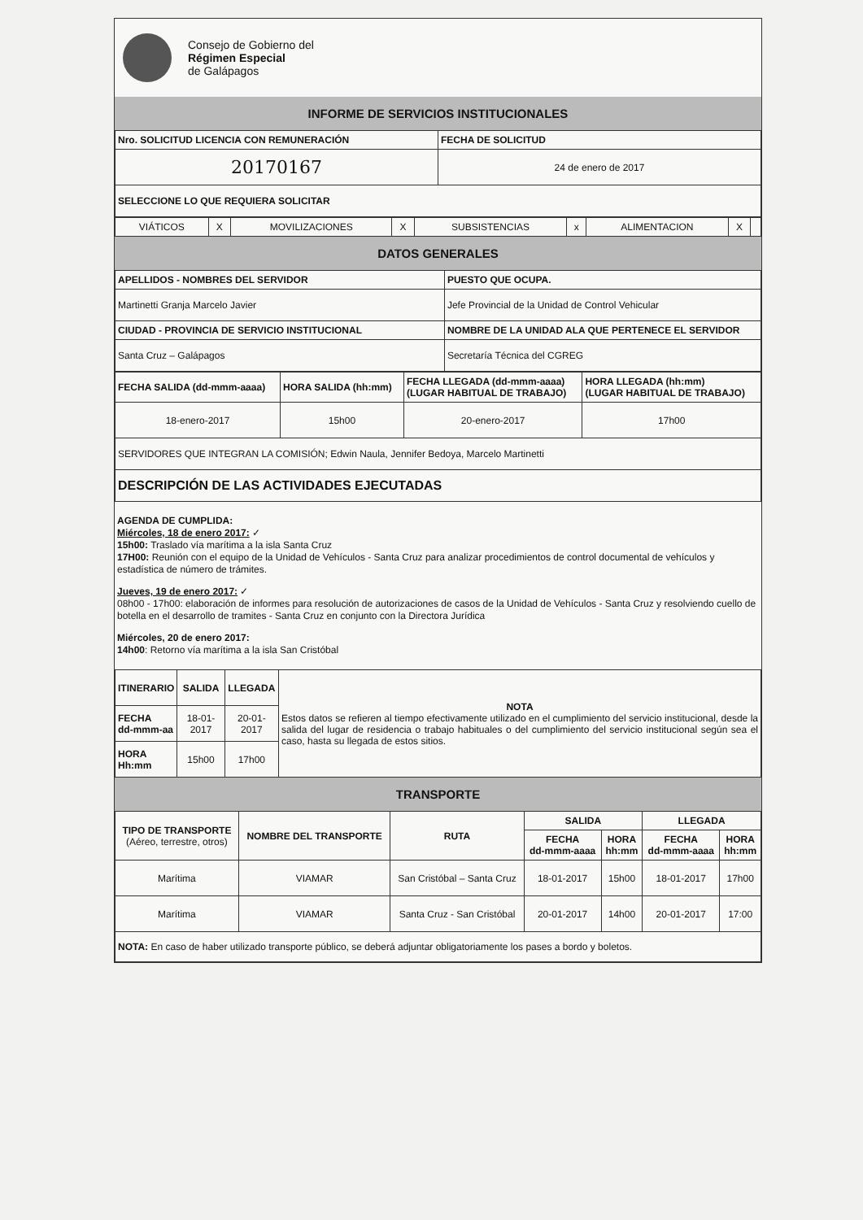Consejo de Gobierno del
Régimen Especial
de Galápagos
INFORME DE SERVICIOS INSTITUCIONALES
| Nro. SOLICITUD LICENCIA CON REMUNERACIÓN | FECHA DE SOLICITUD |
| --- | --- |
| 20170167 | 24 de enero de 2017 |
| SELECCIONE LO QUE REQUIERA SOLICITAR | |
| VIÁTICOS | X | MOVILIZACIONES | X | SUBSISTENCIAS | x | ALIMENTACION | X | |
DATOS GENERALES
| APELLIDOS - NOMBRES DEL SERVIDOR | PUESTO QUE OCUPA. |
| --- | --- |
| Martinetti Granja Marcelo Javier | Jefe Provincial de la Unidad de Control Vehicular |
| CIUDAD - PROVINCIA DE SERVICIO INSTITUCIONAL | NOMBRE DE LA UNIDAD ALA QUE PERTENECE EL SERVIDOR |
| Santa Cruz – Galápagos | Secretaría Técnica del CGREG |
| FECHA SALIDA (dd-mmm-aaaa) | HORA SALIDA (hh:mm) | FECHA LLEGADA (dd-mmm-aaaa) (LUGAR HABITUAL DE TRABAJO) | HORA LLEGADA (hh:mm) (LUGAR HABITUAL DE TRABAJO) |
| --- | --- | --- | --- |
| 18-enero-2017 | 15h00 | 20-enero-2017 | 17h00 |
| SERVIDORES QUE INTEGRAN LA COMISIÓN; Edwin Naula, Jennifer Bedoya, Marcelo Martinetti | | | |
| DESCRIPCIÓN DE LAS ACTIVIDADES EJECUTADAS | | | |
AGENDA DE CUMPLIDA:
Miércoles, 18 de enero 2017: ✓
15h00: Traslado vía marítima a la isla Santa Cruz
17H00: Reunión con el equipo de la Unidad de Vehículos - Santa Cruz para analizar procedimientos de control documental de vehículos y estadística de número de trámites.
Jueves, 19 de enero 2017: ✓
08h00 - 17h00: elaboración de informes para resolución de autorizaciones de casos de la Unidad de Vehículos - Santa Cruz y resolviendo cuello de botella en el desarrollo de tramites - Santa Cruz en conjunto con la Directora Jurídica
Miércoles, 20 de enero 2017:
14h00: Retorno vía marítima a la isla San Cristóbal
| ITINERARIO | SALIDA | LLEGADA | NOTA Estos datos se refieren al tiempo efectivamente utilizado en el cumplimiento del servicio institucional, desde la salida del lugar de residencia o trabajo habituales o del cumplimiento del servicio institucional según sea el caso, hasta su llegada de estos sitios. |
| FECHA dd-mmm-aa | 18-01-2017 | 20-01-2017 | |
| HORA Hh:mm | 15h00 | 17h00 | |
TRANSPORTE
| TIPO DE TRANSPORTE (Aéreo, terrestre, otros) | NOMBRE DEL TRANSPORTE | RUTA | SALIDA | | LLEGADA | |
| --- | --- | --- | --- | --- | --- | --- |
| | | | FECHA dd-mmm-aaaa | HORA hh:mm | FECHA dd-mmm-aaaa | HORA hh:mm |
| Marítima | VIAMAR | San Cristóbal – Santa Cruz | 18-01-2017 | 15h00 | 18-01-2017 | 17h00 |
| Marítima | VIAMAR | Santa Cruz - San Cristóbal | 20-01-2017 | 14h00 | 20-01-2017 | 17:00 |
| NOTA: En caso de haber utilizado transporte público, se deberá adjuntar obligatoriamente los pases a bordo y boletos. | | | | | | |